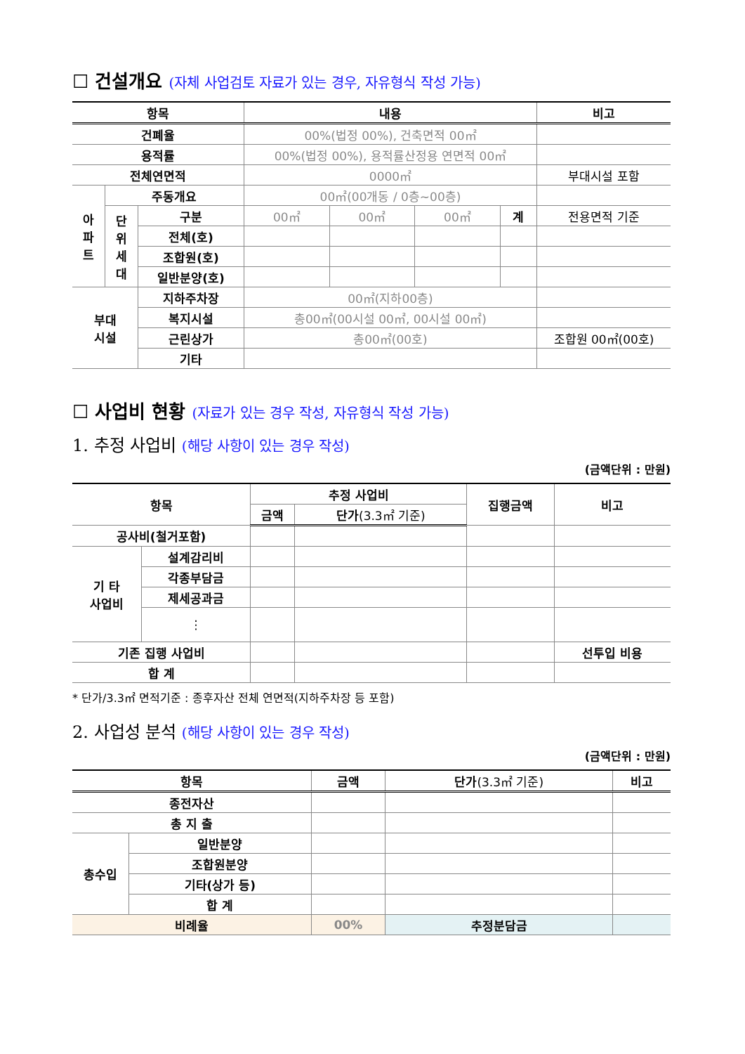☐ 건설개요 (자체 사업검토 자료가 있는 경우, 자유형식 작성 가능)
| 항목 | | | 내용 | | | | 비고 |
| --- | --- | --- | --- | --- | --- | --- | --- |
| 건폐율 | | | 00%(법정 00%), 건축면적 00㎡ | | | | |
| 용적률 | | | 00%(법정 00%), 용적률산정용 연면적 00㎡ | | | | |
| 전체연면적 | | | 0000㎡ | | | | 부대시설 포함 |
| 아 파 트 | 주동개요 | | 00㎡(00개동 / 0층~00층) | | | | |
| | 단 위 세 대 | 구분 | 00㎡ | 00㎡ | 00㎡ | 계 | 전용면적 기준 |
| | | 전체(호) | | | | | |
| | | 조합원(호) | | | | | |
| | | 일반분양(호) | | | | | |
| 부대 시설 | | 지하주차장 | 00㎡(지하00층) | | | | |
| | | 복지시설 | 총00㎡(00시설 00㎡, 00시설 00㎡) | | | | |
| | | 근린상가 | 총00㎡(00호) | | | | 조합원 00㎡(00호) |
| | | 기타 | | | | | |
☐ 사업비 현황 (자료가 있는 경우 작성, 자유형식 작성 가능)
1. 추정 사업비 (해당 사항이 있는 경우 작성)
(금액단위 : 만원)
| 항목 | | 추정 사업비 | | 집행금액 | 비고 |
| --- | --- | --- | --- | --- | --- |
| | | 금액 | 단가 (3.3㎡ 기준) | | |
| 공사비(철거포함) | | | | | |
| 기 타 사업비 | 설계감리비 | | | | |
| | 각종부담금 | | | | |
| | 제세공과금 | | | | |
| | ⋮ | | | | |
| 기존 집행 사업비 | | | | | 선투입 비용 |
| 합 계 | | | | | |
* 단가/3.3㎡ 면적기준 : 종후자산 전체 연면적(지하주차장 등 포함)
2. 사업성 분석 (해당 사항이 있는 경우 작성)
(금액단위 : 만원)
| 항목 | | 금액 | 단가 (3.3㎡ 기준) | 비고 |
| --- | --- | --- | --- | --- |
| 종전자산 | | | | |
| 총 지 출 | | | | |
| 총수입 | 일반분양 | | | |
| | 조합원분양 | | | |
| | 기타(상가 등) | | | |
| | 합 계 | | | |
| 비례율 | | 00% | 추정분담금 | |